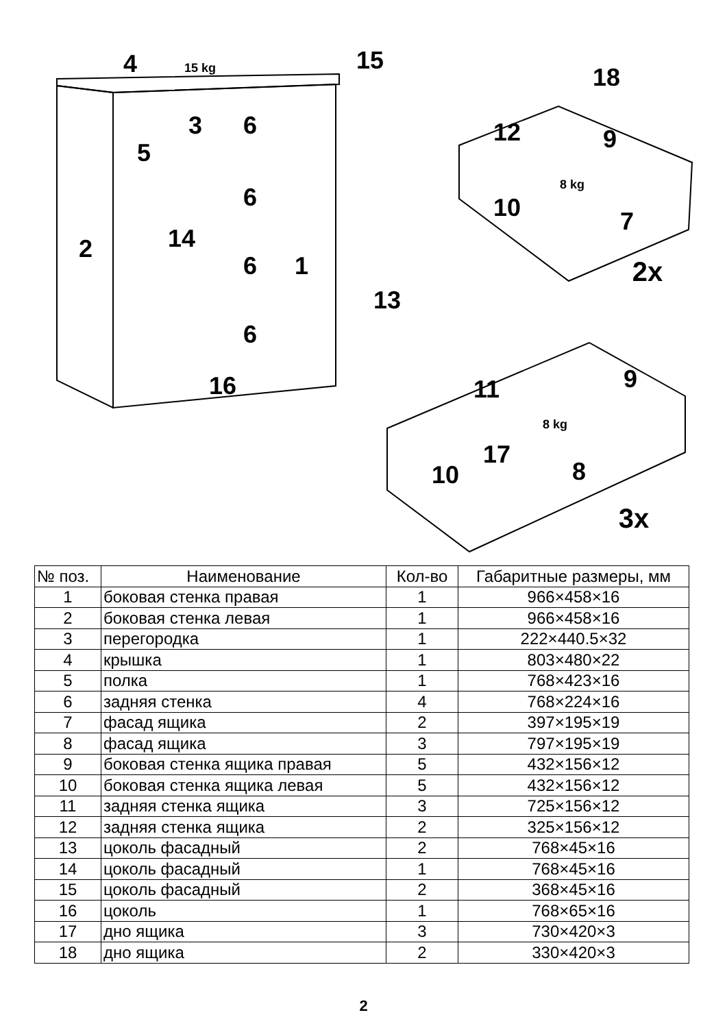4
15
3
6
5
6
2
14
6
1
13
6
16
18
12
9
10
7
2x
9
11
17
8
10
3x
15 kg
8 kg
8 kg
| № поз. | Наименование | Кол-во | Габаритные размеры, мм |
| --- | --- | --- | --- |
| 1 | боковая стенка правая | 1 | 966×458×16 |
| 2 | боковая стенка левая | 1 | 966×458×16 |
| 3 | перегородка | 1 | 222×440.5×32 |
| 4 | крышка | 1 | 803×480×22 |
| 5 | полка | 1 | 768×423×16 |
| 6 | задняя стенка | 4 | 768×224×16 |
| 7 | фасад ящика | 2 | 397×195×19 |
| 8 | фасад ящика | 3 | 797×195×19 |
| 9 | боковая стенка ящика правая | 5 | 432×156×12 |
| 10 | боковая стенка ящика левая | 5 | 432×156×12 |
| 11 | задняя стенка ящика | 3 | 725×156×12 |
| 12 | задняя стенка ящика | 2 | 325×156×12 |
| 13 | цоколь фасадный | 2 | 768×45×16 |
| 14 | цоколь фасадный | 1 | 768×45×16 |
| 15 | цоколь фасадный | 2 | 368×45×16 |
| 16 | цоколь | 1 | 768×65×16 |
| 17 | дно ящика | 3 | 730×420×3 |
| 18 | дно ящика | 2 | 330×420×3 |
2